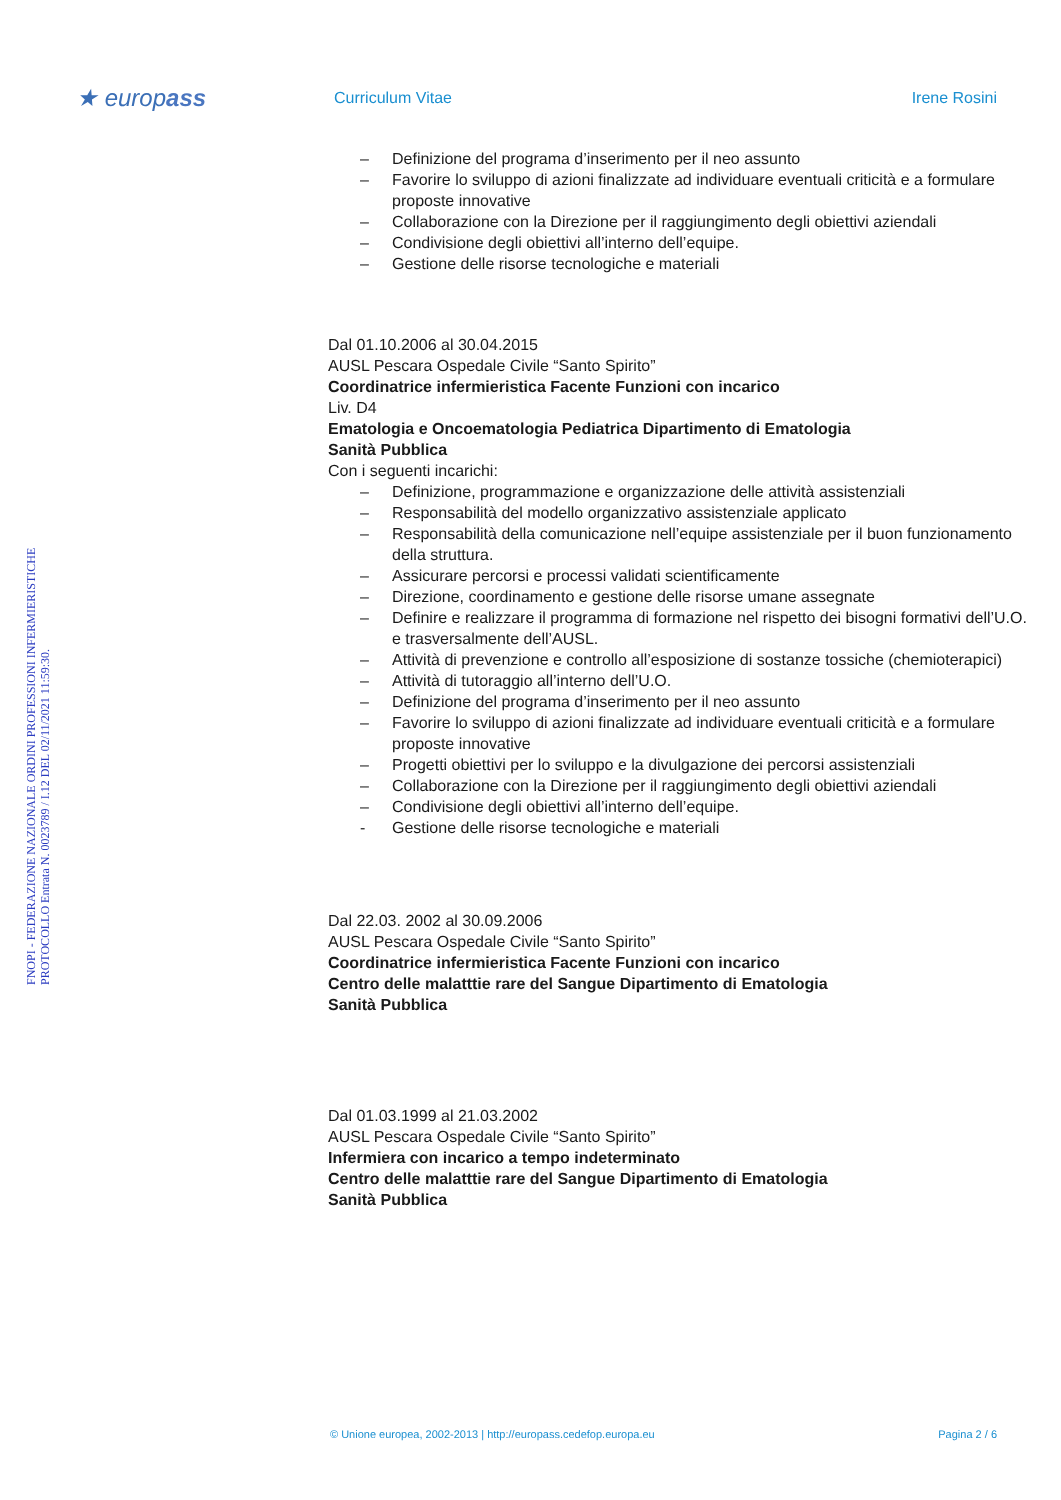★ europass
Curriculum Vitae Irene Rosini
FNOPI - FEDERAZIONE NAZIONALE ORDINI PROFESSIONI INFERMIERISTICHE
PROTOCOLLO Entrata N. 0023789 / I.12 DEL 02/11/2021 11:59:30.
– Definizione del programa d’inserimento per il neo assunto
– Favorire lo sviluppo di azioni finalizzate ad individuare eventuali criticità e a formulare proposte innovative
– Collaborazione con la Direzione per il raggiungimento degli obiettivi aziendali
– Condivisione degli obiettivi all’interno dell’equipe.
– Gestione delle risorse tecnologiche e materiali
Dal 01.10.2006 al 30.04.2015
AUSL Pescara Ospedale Civile “Santo Spirito”
Coordinatrice infermieristica Facente Funzioni con incarico
Liv. D4
Ematologia e Oncoematologia Pediatrica Dipartimento di Ematologia
Sanità Pubblica
Con i seguenti incarichi:
– Definizione, programmazione e organizzazione delle attività assistenziali
– Responsabilità del modello organizzativo assistenziale applicato
– Responsabilità della comunicazione nell’equipe assistenziale per il buon funzionamento della struttura.
– Assicurare percorsi e processi validati scientificamente
– Direzione, coordinamento e gestione delle risorse umane assegnate
– Definire e realizzare il programma di formazione nel rispetto dei bisogni formativi dell’U.O. e trasversalmente dell’AUSL.
– Attività di prevenzione e controllo all’esposizione di sostanze tossiche (chemioterapici)
– Attività di tutoraggio all’interno dell’U.O.
– Definizione del programa d’inserimento per il neo assunto
– Favorire lo sviluppo di azioni finalizzate ad individuare eventuali criticità e a formulare proposte innovative
– Progetti obiettivi per lo sviluppo e la divulgazione dei percorsi assistenziali
– Collaborazione con la Direzione per il raggiungimento degli obiettivi aziendali
– Condivisione degli obiettivi all’interno dell’equipe.
- Gestione delle risorse tecnologiche e materiali
Dal 22.03. 2002 al 30.09.2006
AUSL Pescara Ospedale Civile “Santo Spirito”
Coordinatrice infermieristica Facente Funzioni con incarico
Centro delle malatttie rare del Sangue Dipartimento di Ematologia
Sanità Pubblica
Dal 01.03.1999 al 21.03.2002
AUSL Pescara Ospedale Civile “Santo Spirito”
Infermiera con incarico a tempo indeterminato
Centro delle malatttie rare del Sangue Dipartimento di Ematologia
Sanità Pubblica
© Unione europea, 2002-2013 | http://europass.cedefop.europa.eu Pagina 2 / 6